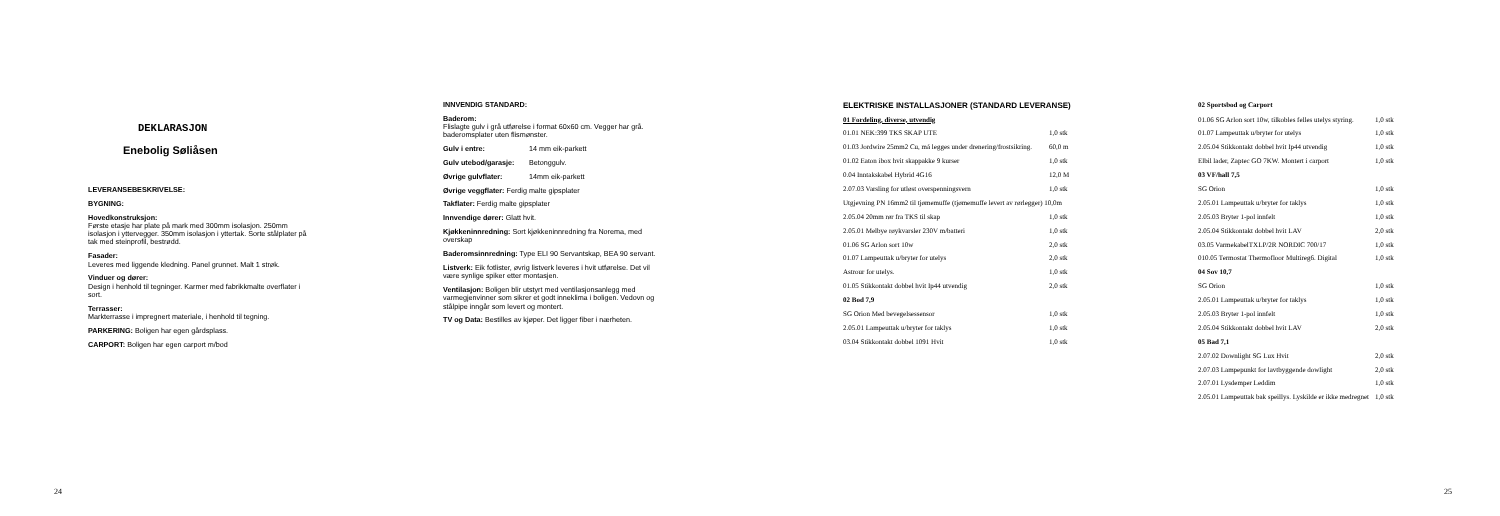DEKLARASJON
Enebolig Søliåsen
LEVERANSEBESKRIVELSE:
BYGNING:
Hovedkonstruksjon:
Første etasje har plate på mark med 300mm isolasjon. 250mm isolasjon i yttervegger. 350mm isolasjon i yttertak. Sorte stålplater på tak med steinprofil, bestrødd.
Fasader:
Leveres med liggende kledning. Panel grunnet. Malt 1 strøk.
Vinduer og dører:
Design i henhold til tegninger. Karmer med fabrikkmalte overflater i sort.
Terrasser:
Markterrasse i impregnert materiale, i henhold til tegning.
PARKERING: Boligen har egen gårdsplass.
CARPORT: Boligen har egen carport m/bod
INNVENDIG STANDARD:
Baderom:
Flislagte gulv i grå utførelse i format 60x60 cm. Vegger har grå. baderomsplater uten flismønster.
Gulv i entre: 14 mm eik-parkett
Gulv utebod/garasje: Betonggulv.
Øvrige gulvflater: 14mm eik-parkett
Øvrige veggflater: Ferdig malte gipsplater
Takflater: Ferdig malte gipsplater
Innvendige dører: Glatt hvit.
Kjøkkeninnredning: Sort kjøkkeninnredning fra Norema, med overskap
Baderomsinnredning: Type ELI 90 Servantskap, BEA 90 servant.
Listverk: Eik fotlister, øvrig listverk leveres i hvit utførelse. Det vil være synlige spiker etter montasjen.
Ventilasjon: Boligen blir utstyrt med ventilasjonsanlegg med varmegjenvinner som sikrer et godt inneklima i boligen. Vedovn og stålpipe inngår som levert og montert.
TV og Data: Bestilles av kjøper. Det ligger fiber i nærheten.
| ELEKTRISKE INSTALLASJONER (STANDARD LEVERANSE) | |
| 01 Fordeling, diverse, utvendig | |
| 01.01 NEK:399 TKS SKAP UTE | 1,0 stk |
| 01.03 Jordwire 25mm2 Cu, må legges under drenering/frostsikring. | 60,0 m |
| 01.02 Eaton ibox hvit skappakke 9 kurser | 1,0 stk |
| 0.04 Inntakskabel Hybrid 4G16 | 12,0 M |
| 2.07.03 Varsling for utløst overspenningsvern | 1,0 stk |
| Utgjevning PN 16mm2 til tjømemuffe (tjømemuffe levert av rørlegger) 10,0m | |
| 2.05.04 20mm rør fra TKS til skap | 1,0 stk |
| 2.05.01 Melbye røykvarsler 230V m/batteri | 1,0 stk |
| 01.06 SG Arlon sort 10w | 2,0 stk |
| 01.07 Lampeuttak u/bryter for utelys | 2,0 stk |
| Astrour for utelys. | 1,0 stk |
| 01.05 Stikkontakt dobbel hvit Ip44 utvendig | 2,0 stk |
| 02 Bod 7,9 | |
| SG Orion Med bevegelsessensor | 1,0 stk |
| 2.05.01 Lampeuttak u/bryter for taklys | 1,0 stk |
| 03.04 Stikkontakt dobbel 1091 Hvit | 1,0 stk |
| 02 Sportsbod og Carport | |
| 01.06 SG Arlon sort 10w, tilkobles felles utelys styring. | 1,0 stk |
| 01.07 Lampeuttak u/bryter for utelys | 1,0 stk |
| 2.05.04 Stikkontakt dobbel hvit Ip44 utvendig | 1,0 stk |
| Elbil lader, Zaptec GO 7KW. Montert i carport | 1,0 stk |
| 03 VF/hall 7,5 | |
| SG Orion | 1,0 stk |
| 2.05.01 Lampeuttak u/bryter for taklys | 1,0 stk |
| 2.05.03 Bryter 1-pol innfelt | 1,0 stk |
| 2.05.04 Stikkontakt dobbel hvit LAV | 2,0 stk |
| 03.05 VarmekabelTXLP/2R NORDIC 700/17 | 1,0 stk |
| 010.05 Termostat Thermofloor Multireg6. Digital | 1,0 stk |
| 04 Sov 10,7 | |
| SG Orion | 1,0 stk |
| 2.05.01 Lampeuttak u/bryter for taklys | 1,0 stk |
| 2.05.03 Bryter 1-pol innfelt | 1,0 stk |
| 2.05.04 Stikkontakt dobbel hvit LAV | 2,0 stk |
| 05 Bad 7,1 | |
| 2.07.02 Downlight SG Lux Hvit | 2,0 stk |
| 2.07.03 Lampepunkt for lavtbyggende dowlight | 2,0 stk |
| 2.07.01 Lysdemper Leddim | 1,0 stk |
| 2.05.01 Lampeuttak bak speillys. Lyskilde er ikke medregnet | 1,0 stk |
24 25